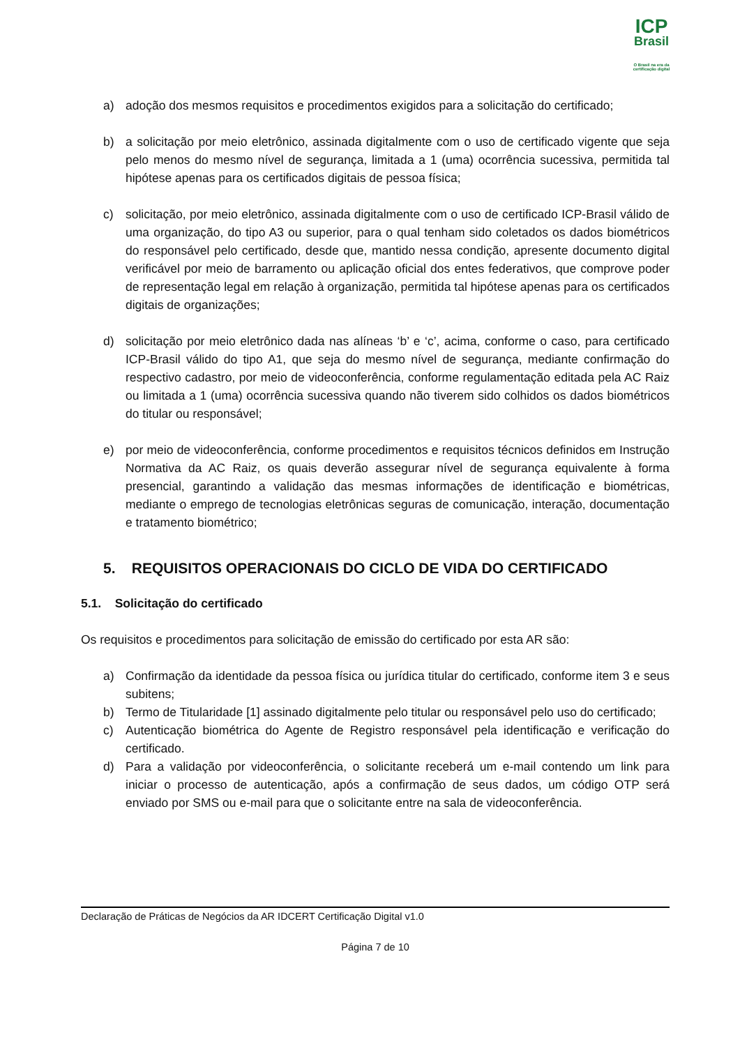ICP
Brasil
O Brasil na era da certificação digital
a) adoção dos mesmos requisitos e procedimentos exigidos para a solicitação do certificado;
b) a solicitação por meio eletrônico, assinada digitalmente com o uso de certificado vigente que seja pelo menos do mesmo nível de segurança, limitada a 1 (uma) ocorrência sucessiva, permitida tal hipótese apenas para os certificados digitais de pessoa física;
c) solicitação, por meio eletrônico, assinada digitalmente com o uso de certificado ICP-Brasil válido de uma organização, do tipo A3 ou superior, para o qual tenham sido coletados os dados biométricos do responsável pelo certificado, desde que, mantido nessa condição, apresente documento digital verificável por meio de barramento ou aplicação oficial dos entes federativos, que comprove poder de representação legal em relação à organização, permitida tal hipótese apenas para os certificados digitais de organizações;
d) solicitação por meio eletrônico dada nas alíneas ‘b’ e ‘c’, acima, conforme o caso, para certificado ICP-Brasil válido do tipo A1, que seja do mesmo nível de segurança, mediante confirmação do respectivo cadastro, por meio de videoconferência, conforme regulamentação editada pela AC Raiz ou limitada a 1 (uma) ocorrência sucessiva quando não tiverem sido colhidos os dados biométricos do titular ou responsável;
e) por meio de videoconferência, conforme procedimentos e requisitos técnicos definidos em Instrução Normativa da AC Raiz, os quais deverão assegurar nível de segurança equivalente à forma presencial, garantindo a validação das mesmas informações de identificação e biométricas, mediante o emprego de tecnologias eletrônicas seguras de comunicação, interação, documentação e tratamento biométrico;
5. REQUISITOS OPERACIONAIS DO CICLO DE VIDA DO CERTIFICADO
5.1. Solicitação do certificado
Os requisitos e procedimentos para solicitação de emissão do certificado por esta AR são:
a) Confirmação da identidade da pessoa física ou jurídica titular do certificado, conforme item 3 e seus subitens;
b) Termo de Titularidade [1] assinado digitalmente pelo titular ou responsável pelo uso do certificado;
c) Autenticação biométrica do Agente de Registro responsável pela identificação e verificação do certificado.
d) Para a validação por videoconferência, o solicitante receberá um e-mail contendo um link para iniciar o processo de autenticação, após a confirmação de seus dados, um código OTP será enviado por SMS ou e-mail para que o solicitante entre na sala de videoconferência.
Declaração de Práticas de Negócios da AR IDCERT Certificação Digital v1.0
Página 7 de 10